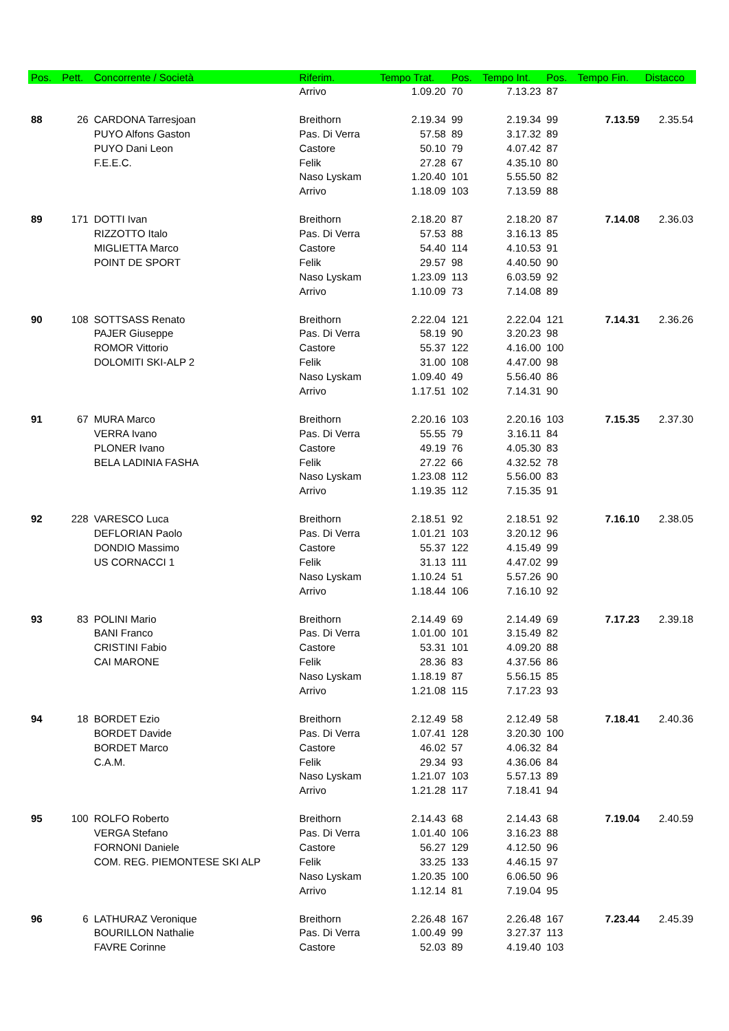| Pos. | Pett. | Concorrente / Società | Riferim. | Tempo Trat. | Pos. | Tempo Int. | Pos. | Tempo Fin. | Distacco |
| --- | --- | --- | --- | --- | --- | --- | --- | --- | --- |
| | | | Arrivo | 1.09.20 | 70 | 7.13.23 | 87 | | |
| 88 | 26 | CARDONA Tarresjoan | Breithorn | 2.19.34 | 99 | 2.19.34 | 99 | 7.13.59 | 2.35.54 |
| | | PUYO Alfons Gaston | Pas. Di Verra | 57.58 | 89 | 3.17.32 | 89 | | |
| | | PUYO Dani Leon | Castore | 50.10 | 79 | 4.07.42 | 87 | | |
| | | F.E.E.C. | Felik | 27.28 | 67 | 4.35.10 | 80 | | |
| | | | Naso Lyskam | 1.20.40 | 101 | 5.55.50 | 82 | | |
| | | | Arrivo | 1.18.09 | 103 | 7.13.59 | 88 | | |
| 89 | 171 | DOTTI Ivan | Breithorn | 2.18.20 | 87 | 2.18.20 | 87 | 7.14.08 | 2.36.03 |
| | | RIZZOTTO Italo | Pas. Di Verra | 57.53 | 88 | 3.16.13 | 85 | | |
| | | MIGLIETTA Marco | Castore | 54.40 | 114 | 4.10.53 | 91 | | |
| | | POINT DE SPORT | Felik | 29.57 | 98 | 4.40.50 | 90 | | |
| | | | Naso Lyskam | 1.23.09 | 113 | 6.03.59 | 92 | | |
| | | | Arrivo | 1.10.09 | 73 | 7.14.08 | 89 | | |
| 90 | 108 | SOTTSASS Renato | Breithorn | 2.22.04 | 121 | 2.22.04 | 121 | 7.14.31 | 2.36.26 |
| | | PAJER Giuseppe | Pas. Di Verra | 58.19 | 90 | 3.20.23 | 98 | | |
| | | ROMOR Vittorio | Castore | 55.37 | 122 | 4.16.00 | 100 | | |
| | | DOLOMITI SKI-ALP 2 | Felik | 31.00 | 108 | 4.47.00 | 98 | | |
| | | | Naso Lyskam | 1.09.40 | 49 | 5.56.40 | 86 | | |
| | | | Arrivo | 1.17.51 | 102 | 7.14.31 | 90 | | |
| 91 | 67 | MURA Marco | Breithorn | 2.20.16 | 103 | 2.20.16 | 103 | 7.15.35 | 2.37.30 |
| | | VERRA Ivano | Pas. Di Verra | 55.55 | 79 | 3.16.11 | 84 | | |
| | | PLONER Ivano | Castore | 49.19 | 76 | 4.05.30 | 83 | | |
| | | BELA LADINIA FASHA | Felik | 27.22 | 66 | 4.32.52 | 78 | | |
| | | | Naso Lyskam | 1.23.08 | 112 | 5.56.00 | 83 | | |
| | | | Arrivo | 1.19.35 | 112 | 7.15.35 | 91 | | |
| 92 | 228 | VARESCO Luca | Breithorn | 2.18.51 | 92 | 2.18.51 | 92 | 7.16.10 | 2.38.05 |
| | | DEFLORIAN Paolo | Pas. Di Verra | 1.01.21 | 103 | 3.20.12 | 96 | | |
| | | DONDIO Massimo | Castore | 55.37 | 122 | 4.15.49 | 99 | | |
| | | US CORNACCI 1 | Felik | 31.13 | 111 | 4.47.02 | 99 | | |
| | | | Naso Lyskam | 1.10.24 | 51 | 5.57.26 | 90 | | |
| | | | Arrivo | 1.18.44 | 106 | 7.16.10 | 92 | | |
| 93 | 83 | POLINI Mario | Breithorn | 2.14.49 | 69 | 2.14.49 | 69 | 7.17.23 | 2.39.18 |
| | | BANI Franco | Pas. Di Verra | 1.01.00 | 101 | 3.15.49 | 82 | | |
| | | CRISTINI Fabio | Castore | 53.31 | 101 | 4.09.20 | 88 | | |
| | | CAI MARONE | Felik | 28.36 | 83 | 4.37.56 | 86 | | |
| | | | Naso Lyskam | 1.18.19 | 87 | 5.56.15 | 85 | | |
| | | | Arrivo | 1.21.08 | 115 | 7.17.23 | 93 | | |
| 94 | 18 | BORDET Ezio | Breithorn | 2.12.49 | 58 | 2.12.49 | 58 | 7.18.41 | 2.40.36 |
| | | BORDET Davide | Pas. Di Verra | 1.07.41 | 128 | 3.20.30 | 100 | | |
| | | BORDET Marco | Castore | 46.02 | 57 | 4.06.32 | 84 | | |
| | | C.A.M. | Felik | 29.34 | 93 | 4.36.06 | 84 | | |
| | | | Naso Lyskam | 1.21.07 | 103 | 5.57.13 | 89 | | |
| | | | Arrivo | 1.21.28 | 117 | 7.18.41 | 94 | | |
| 95 | 100 | ROLFO Roberto | Breithorn | 2.14.43 | 68 | 2.14.43 | 68 | 7.19.04 | 2.40.59 |
| | | VERGA Stefano | Pas. Di Verra | 1.01.40 | 106 | 3.16.23 | 88 | | |
| | | FORNONI Daniele | Castore | 56.27 | 129 | 4.12.50 | 96 | | |
| | | COM. REG. PIEMONTESE SKI ALP | Felik | 33.25 | 133 | 4.46.15 | 97 | | |
| | | | Naso Lyskam | 1.20.35 | 100 | 6.06.50 | 96 | | |
| | | | Arrivo | 1.12.14 | 81 | 7.19.04 | 95 | | |
| 96 | 6 | LATHURAZ Veronique | Breithorn | 2.26.48 | 167 | 2.26.48 | 167 | 7.23.44 | 2.45.39 |
| | | BOURILLON Nathalie | Pas. Di Verra | 1.00.49 | 99 | 3.27.37 | 113 | | |
| | | FAVRE Corinne | Castore | 52.03 | 89 | 4.19.40 | 103 | | |